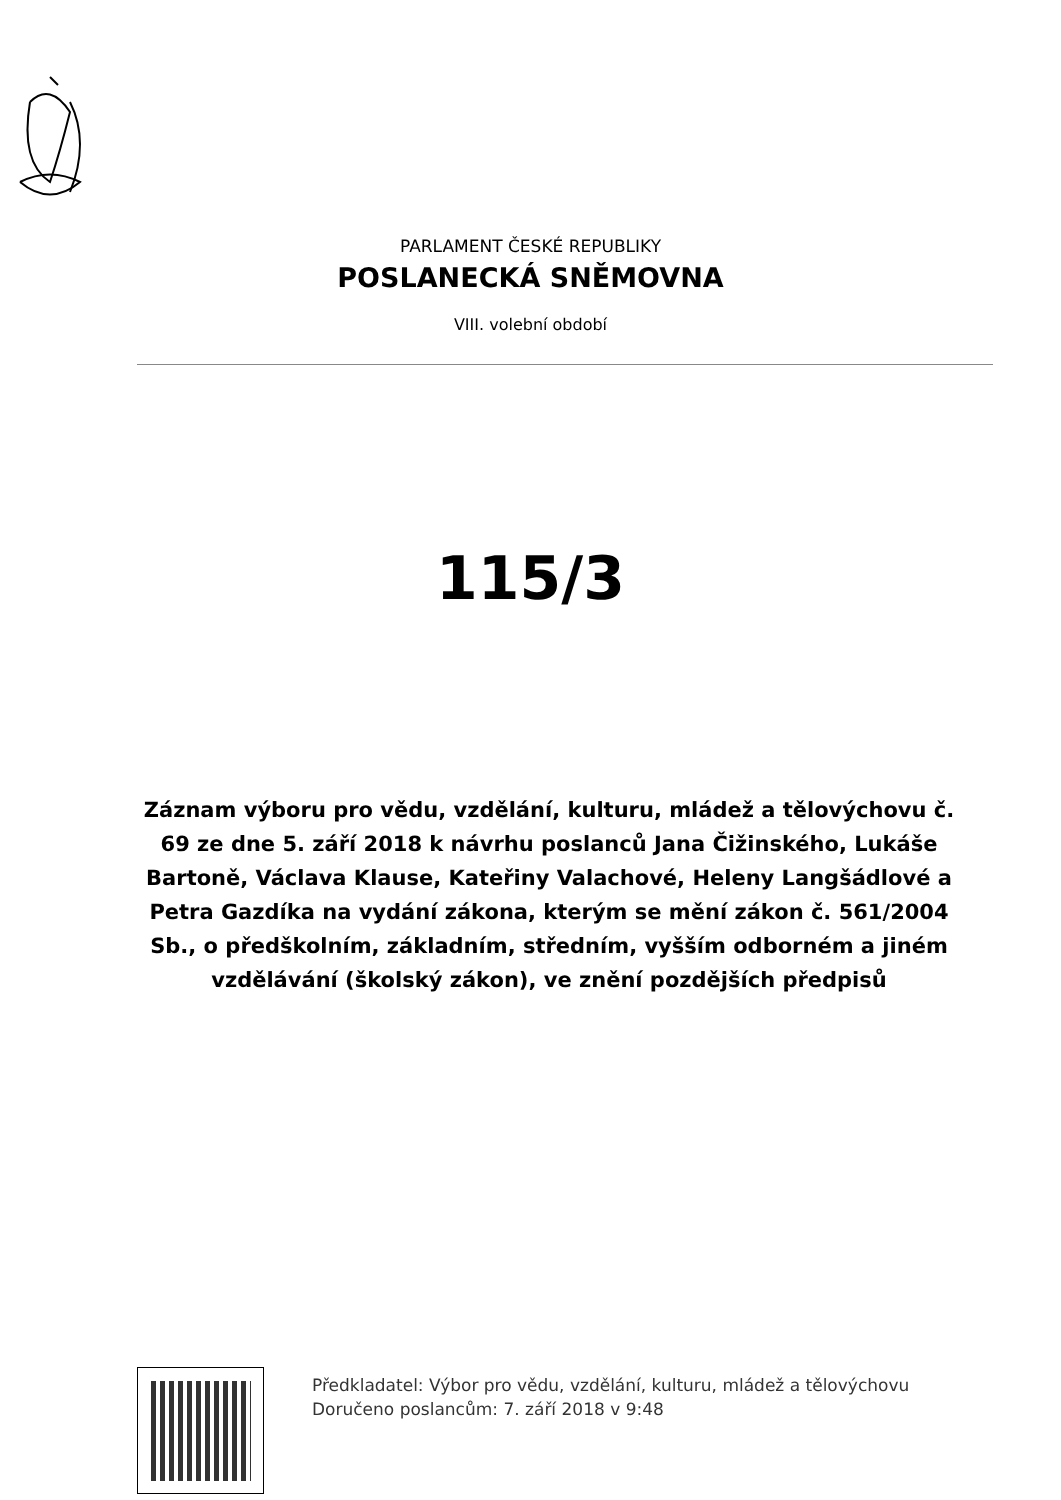PARLAMENT ČESKÉ REPUBLIKY
POSLANECKÁ SNĚMOVNA
VIII. volební období
115/3
Záznam výboru pro vědu, vzdělání, kulturu, mládež a tělovýchovu č. 69 ze dne 5. září 2018 k návrhu poslanců Jana Čižinského, Lukáše Bartoně, Václava Klause, Kateřiny Valachové, Heleny Langšádlové a Petra Gazdíka na vydání zákona, kterým se mění zákon č. 561/2004 Sb., o předškolním, základním, středním, vyšším odborném a jiném vzdělávání (školský zákon), ve znění pozdějších předpisů
Předkladatel: Výbor pro vědu, vzdělání, kulturu, mládež a tělovýchovu
Doručeno poslancům: 7. září 2018 v 9:48